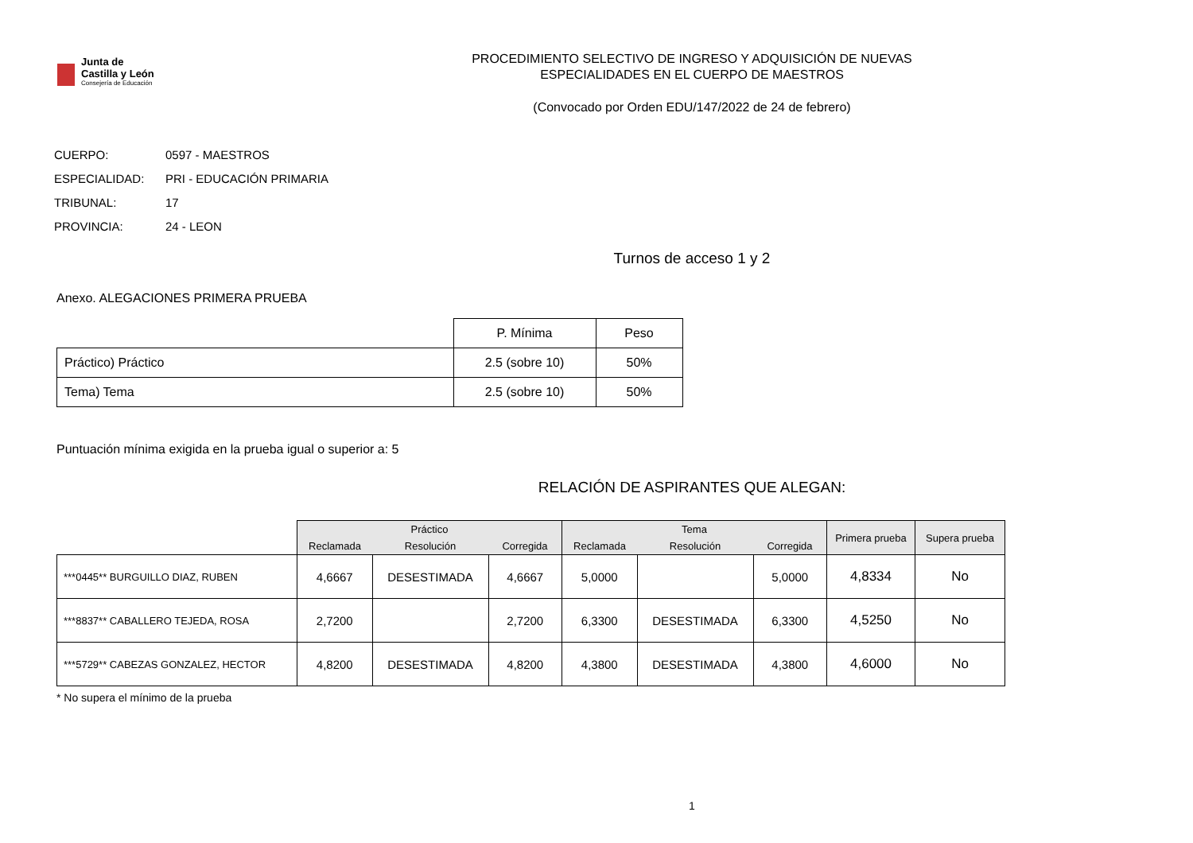Junta de
Castilla y León
Consejería de Educación
PROCEDIMIENTO SELECTIVO DE INGRESO Y ADQUISICIÓN DE NUEVAS
ESPECIALIDADES EN EL CUERPO DE MAESTROS
(Convocado por Orden EDU/147/2022 de 24 de febrero)
CUERPO: 0597 - MAESTROS
ESPECIALIDAD: PRI - EDUCACIÓN PRIMARIA
TRIBUNAL: 17
PROVINCIA: 24 - LEON
Turnos de acceso 1 y 2
Anexo. ALEGACIONES PRIMERA PRUEBA
| | P. Mínima | Peso |
| --- | --- | --- |
| Práctico) Práctico | 2.5 (sobre 10) | 50% |
| Tema) Tema | 2.5 (sobre 10) | 50% |
Puntuación mínima exigida en la prueba igual o superior a: 5
RELACIÓN DE ASPIRANTES QUE ALEGAN:
| | Práctico | | | Tema | | | Primera prueba | Supera prueba |
| --- | --- | --- | --- | --- | --- | --- | --- | --- |
| | Reclamada | Resolución | Corregida | Reclamada | Resolución | Corregida | | |
| ***0445** BURGUILLO DIAZ, RUBEN | 4,6667 | DESESTIMADA | 4,6667 | 5,0000 | | 5,0000 | 4,8334 | No |
| ***8837** CABALLERO TEJEDA, ROSA | 2,7200 | | 2,7200 | 6,3300 | DESESTIMADA | 6,3300 | 4,5250 | No |
| ***5729** CABEZAS GONZALEZ, HECTOR | 4,8200 | DESESTIMADA | 4,8200 | 4,3800 | DESESTIMADA | 4,3800 | 4,6000 | No |
* No supera el mínimo de la prueba
1